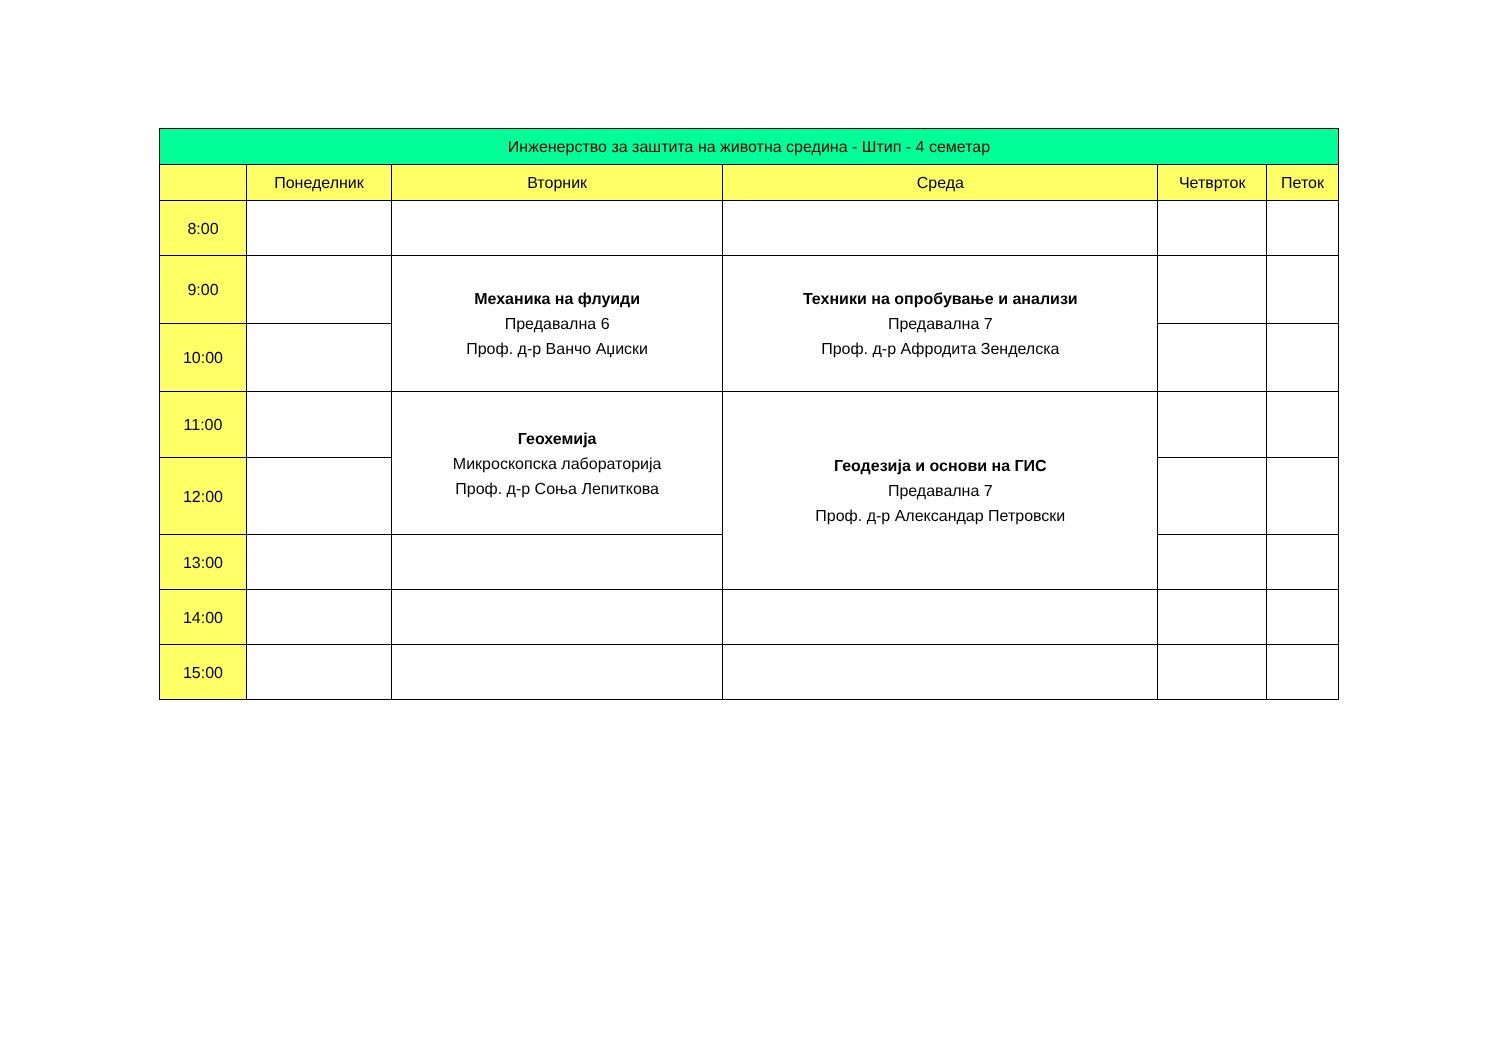| Инженерство за заштита на животна средина - Штип - 4 семетар | | | | | |
| --- | --- | --- | --- | --- | --- |
| | Понеделник | Вторник | Среда | Четврток | Петок |
| 8:00 | | | | | |
| 9:00 | | Механика на флуиди Предавална 6 Проф. д-р Ванчо Аџиски | Техники на опробување и анализи Предавална 7 Проф. д-р Афродита Зенделска | | |
| 10:00 | | | | | |
| 11:00 | | Геохемија Микроскопска лабораторија Проф. д-р Соња Лепиткова | Геодезија и основи на ГИС Предавална 7 Проф. д-р Александар Петровски | | |
| 12:00 | | | | | |
| 13:00 | | | | | |
| 14:00 | | | | | |
| 15:00 | | | | | |